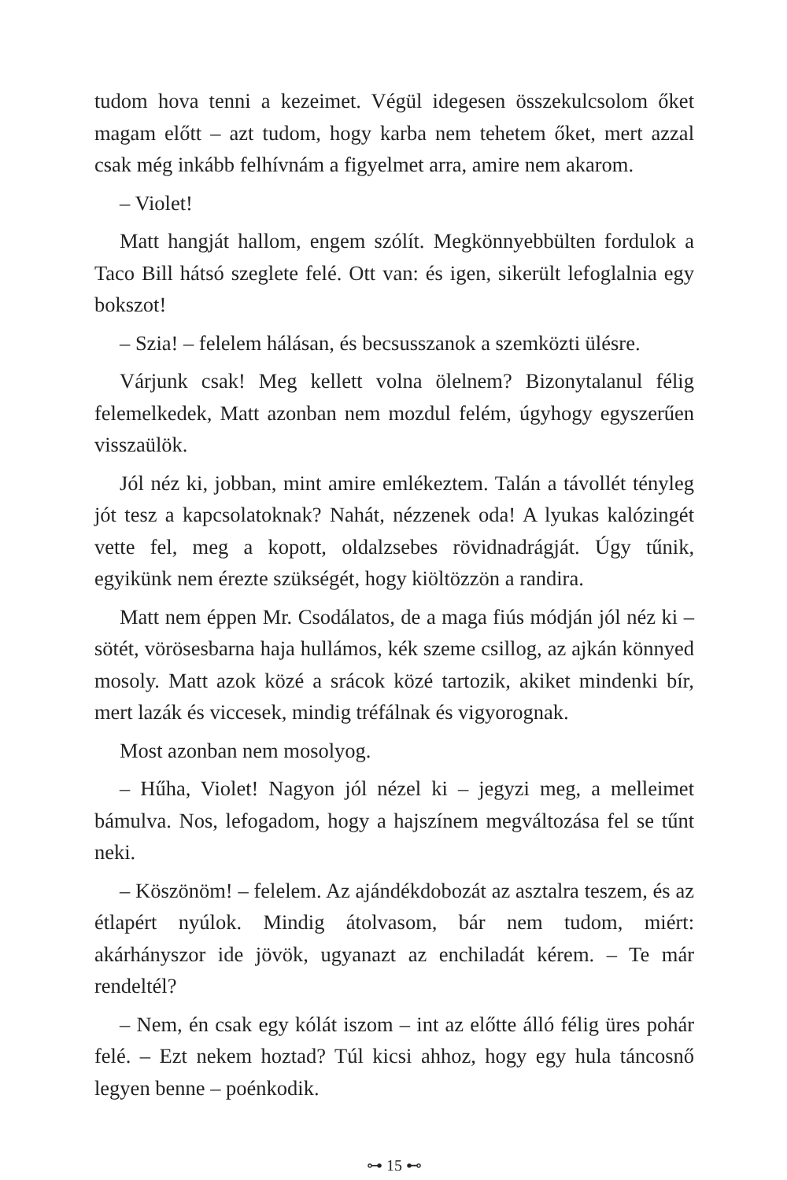tudom hova tenni a kezeimet. Végül idegesen összekulcsolom őket magam előtt – azt tudom, hogy karba nem tehetem őket, mert azzal csak még inkább felhívnám a figyelmet arra, amire nem akarom.
– Violet!
Matt hangját hallom, engem szólít. Megkönnyebbülten fordulok a Taco Bill hátsó szeglete felé. Ott van: és igen, sikerült lefoglalnia egy bokszot!
– Szia! – felelem hálásan, és becsusszanok a szemközti ülésre.
Várjunk csak! Meg kellett volna ölelnem? Bizonytalanul félig felemelkedek, Matt azonban nem mozdul felém, úgyhogy egyszerűen visszaülök.
Jól néz ki, jobban, mint amire emlékeztem. Talán a távollét tényleg jót tesz a kapcsolatoknak? Nahát, nézzenek oda! A lyukas kalózingét vette fel, meg a kopott, oldalzsebes rövidnadrágját. Úgy tűnik, egyikünk nem érezte szükségét, hogy kiöltözzön a randira.
Matt nem éppen Mr. Csodálatos, de a maga fiús módján jól néz ki – sötét, vörösesbarna haja hullámos, kék szeme csillog, az ajkán könnyed mosoly. Matt azok közé a srácok közé tartozik, akiket mindenki bír, mert lazák és viccesek, mindig tréfálnak és vigyorognak.
Most azonban nem mosolyog.
– Hűha, Violet! Nagyon jól nézel ki – jegyzi meg, a melleimet bámulva. Nos, lefogadom, hogy a hajszínem megváltozása fel se tűnt neki.
– Köszönöm! – felelem. Az ajándékdobozát az asztalra teszem, és az étlapért nyúlok. Mindig átolvasom, bár nem tudom, miért: akárhányszor ide jövök, ugyanazt az enchiladát kérem. – Te már rendeltél?
– Nem, én csak egy kólát iszom – int az előtte álló félig üres pohár felé. – Ezt nekem hoztad? Túl kicsi ahhoz, hogy egy hula táncosnő legyen benne – poénkodik.
⊶ 15 ⊷